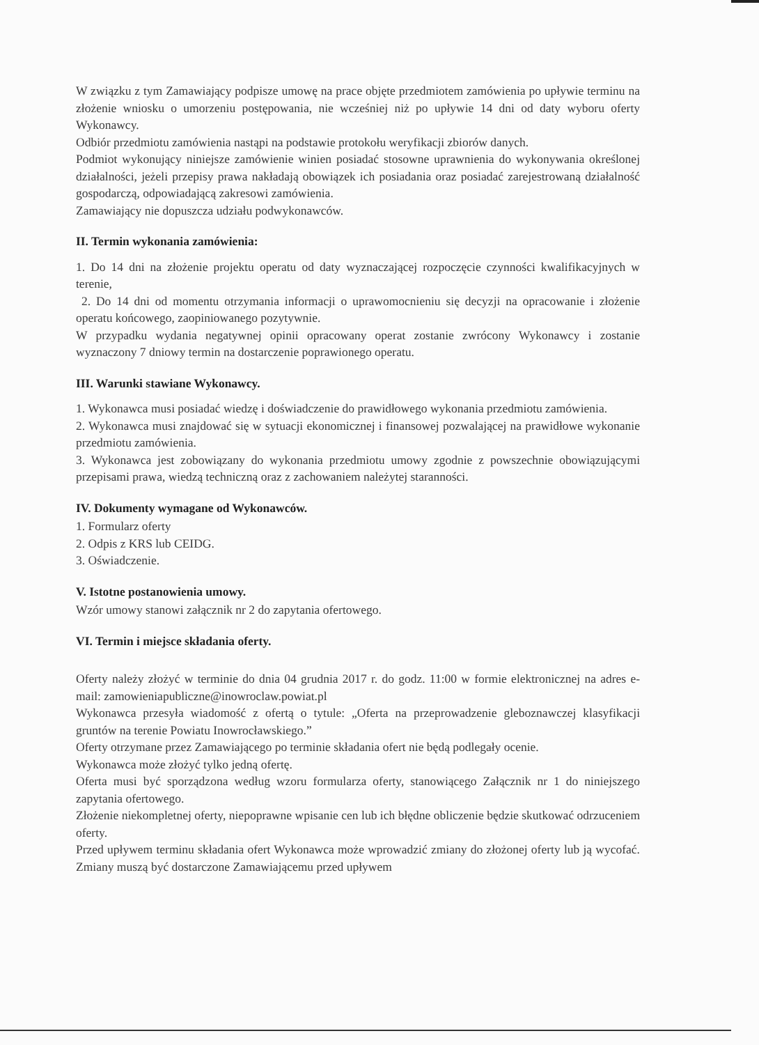W związku z tym Zamawiający podpisze umowę na prace objęte przedmiotem zamówienia po upływie terminu na złożenie wniosku o umorzeniu postępowania, nie wcześniej niż po upływie 14 dni od daty wyboru oferty Wykonawcy.
Odbiór przedmiotu zamówienia nastąpi na podstawie protokołu weryfikacji zbiorów danych.
Podmiot wykonujący niniejsze zamówienie winien posiadać stosowne uprawnienia do wykonywania określonej działalności, jeżeli przepisy prawa nakładają obowiązek ich posiadania oraz posiadać zarejestrowaną działalność gospodarczą, odpowiadającą zakresowi zamówienia.
Zamawiający nie dopuszcza udziału podwykonawców.
II. Termin wykonania zamówienia:
1. Do 14 dni na złożenie projektu operatu od daty wyznaczającej rozpoczęcie czynności kwalifikacyjnych w terenie,
2. Do 14 dni od momentu otrzymania informacji o uprawomocnieniu się decyzji na opracowanie i złożenie operatu końcowego, zaopiniowanego pozytywnie.
W przypadku wydania negatywnej opinii opracowany operat zostanie zwrócony Wykonawcy i zostanie wyznaczony 7 dniowy termin na dostarczenie poprawionego operatu.
III. Warunki stawiane Wykonawcy.
1. Wykonawca musi posiadać wiedzę i doświadczenie do prawidłowego wykonania przedmiotu zamówienia.
2. Wykonawca musi znajdować się w sytuacji ekonomicznej i finansowej pozwalającej na prawidłowe wykonanie przedmiotu zamówienia.
3. Wykonawca jest zobowiązany do wykonania przedmiotu umowy zgodnie z powszechnie obowiązującymi przepisami prawa, wiedzą techniczną oraz z zachowaniem należytej staranności.
IV. Dokumenty wymagane od Wykonawców.
1. Formularz oferty
2. Odpis z KRS lub CEIDG.
3. Oświadczenie.
V. Istotne postanowienia umowy.
Wzór umowy stanowi załącznik nr 2 do zapytania ofertowego.
VI. Termin i miejsce składania oferty.
Oferty należy złożyć w terminie do dnia 04 grudnia 2017 r. do godz. 11:00 w formie elektronicznej na adres e-mail: zamowieniapubliczne@inowroclaw.powiat.pl
Wykonawca przesyła wiadomość z ofertą o tytule: „Oferta na przeprowadzenie gleboznawczej klasyfikacji gruntów na terenie Powiatu Inowrocławskiego.”
Oferty otrzymane przez Zamawiającego po terminie składania ofert nie będą podlegały ocenie.
Wykonawca może złożyć tylko jedną ofertę.
Oferta musi być sporządzona według wzoru formularza oferty, stanowiącego Załącznik nr 1 do niniejszego zapytania ofertowego.
Złożenie niekompletnej oferty, niepoprawne wpisanie cen lub ich błędne obliczenie będzie skutkować odrzuceniem oferty.
Przed upływem terminu składania ofert Wykonawca może wprowadzić zmiany do złożonej oferty lub ją wycofać. Zmiany muszą być dostarczone Zamawiającemu przed upływem